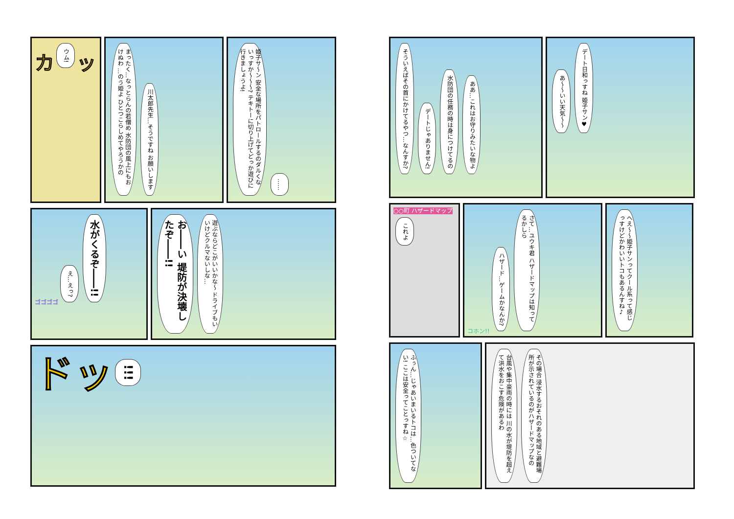カウム! ッ
まったく…なっとらんの若僧め 水防団の風上にもおけぬわ …のう姫よ ひとつこらしめてやろうかの 川太郎先生…そうですね お願いします
姫子サ～ン 安全な場所をパトロールするのダルくないっすか～～～? テキトーに切り上げてどっか遊びに行きましょうよ! ……
ゴゴゴゴ え…えっ? 水がくるぞ――!!
お――い 堤防が決壊したぞ――!! 遊ぶならどこがいいかな～ ドライブもいいけどクルマないしな…
ドッ!!!
そういえばその首にかけてるやつ…なんすか? デートじゃありません! 水防団の任務の時は身につけてるの ああ…これはお守りみたいな物よ
あ～～いい天気～～ デート日和っすね 姫子サン♥
○○町 ハザードマップ これよ
コホン!! ハザード…ゲームかなんか? さて…ユウキ君 ハザードマップは知ってるかしら
へえ～～姫子サンってクール系って感じっすけどかわいいトコもあるんすね♪
ふぅん…じゃあいまいるトコは…色ついてない! ここは安全ってことっすね☆
台風や集中豪雨の時には 川の水が堤防を超えて洪水をおこす危険があるわ その場合 浸水するおそれのある地域と避難場所が示されているのがハザードマップなの